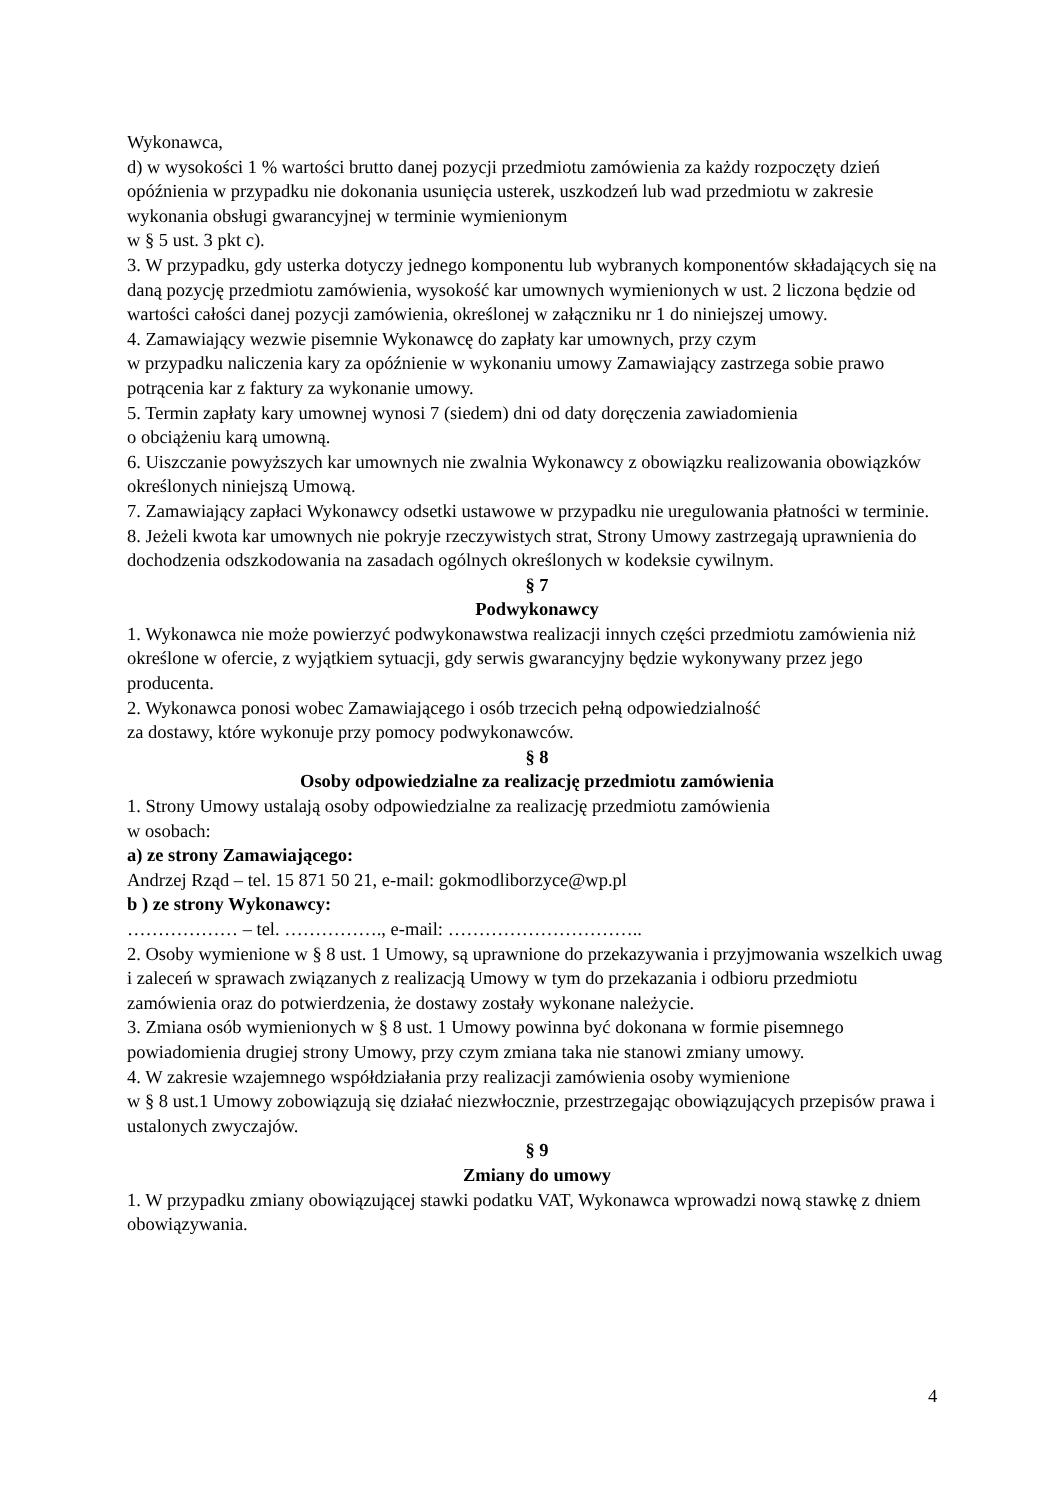Wykonawca,
d) w wysokości 1 % wartości brutto danej pozycji przedmiotu zamówienia za każdy rozpoczęty dzień opóźnienia w przypadku nie dokonania usunięcia usterek, uszkodzeń lub wad przedmiotu w zakresie wykonania obsługi gwarancyjnej w terminie wymienionym
w § 5 ust. 3 pkt c).
3. W przypadku, gdy usterka dotyczy jednego komponentu lub wybranych komponentów składających się na daną pozycję przedmiotu zamówienia, wysokość kar umownych wymienionych w ust. 2 liczona będzie od wartości całości danej pozycji zamówienia, określonej w załączniku nr 1 do niniejszej umowy.
4. Zamawiający wezwie pisemnie Wykonawcę do zapłaty kar umownych, przy czym
w przypadku naliczenia kary za opóźnienie w wykonaniu umowy Zamawiający zastrzega sobie prawo potrącenia kar z faktury za wykonanie umowy.
5. Termin zapłaty kary umownej wynosi 7 (siedem) dni od daty doręczenia zawiadomienia
o obciążeniu karą umowną.
6. Uiszczanie powyższych kar umownych nie zwalnia Wykonawcy z obowiązku realizowania obowiązków określonych niniejszą Umową.
7. Zamawiający zapłaci Wykonawcy odsetki ustawowe w przypadku nie uregulowania płatności w terminie.
8. Jeżeli kwota kar umownych nie pokryje rzeczywistych strat, Strony Umowy zastrzegają uprawnienia do dochodzenia odszkodowania na zasadach ogólnych określonych w kodeksie cywilnym.
§ 7
Podwykonawcy
1. Wykonawca nie może powierzyć podwykonawstwa realizacji innych części przedmiotu zamówienia niż określone w ofercie, z wyjątkiem sytuacji, gdy serwis gwarancyjny będzie wykonywany przez jego producenta.
2. Wykonawca ponosi wobec Zamawiającego i osób trzecich pełną odpowiedzialność
za dostawy, które wykonuje przy pomocy podwykonawców.
§ 8
Osoby odpowiedzialne za realizację przedmiotu zamówienia
1. Strony Umowy ustalają osoby odpowiedzialne za realizację przedmiotu zamówienia
w osobach:
a) ze strony Zamawiającego:
Andrzej Rząd – tel. 15 871 50 21, e-mail: gokmodliborzyce@wp.pl
b ) ze strony Wykonawcy:
……………… – tel. ……………., e-mail: …………………………..
2. Osoby wymienione w § 8 ust. 1 Umowy, są uprawnione do przekazywania i przyjmowania wszelkich uwag i zaleceń w sprawach związanych z realizacją Umowy w tym do przekazania i odbioru przedmiotu zamówienia oraz do potwierdzenia, że dostawy zostały wykonane należycie.
3. Zmiana osób wymienionych w § 8 ust. 1 Umowy powinna być dokonana w formie pisemnego powiadomienia drugiej strony Umowy, przy czym zmiana taka nie stanowi zmiany umowy.
4. W zakresie wzajemnego współdziałania przy realizacji zamówienia osoby wymienione
w § 8 ust.1 Umowy zobowiązują się działać niezwłocznie, przestrzegając obowiązujących przepisów prawa i ustalonych zwyczajów.
§ 9
Zmiany do umowy
1. W przypadku zmiany obowiązującej stawki podatku VAT, Wykonawca wprowadzi nową stawkę z dniem obowiązywania.
4